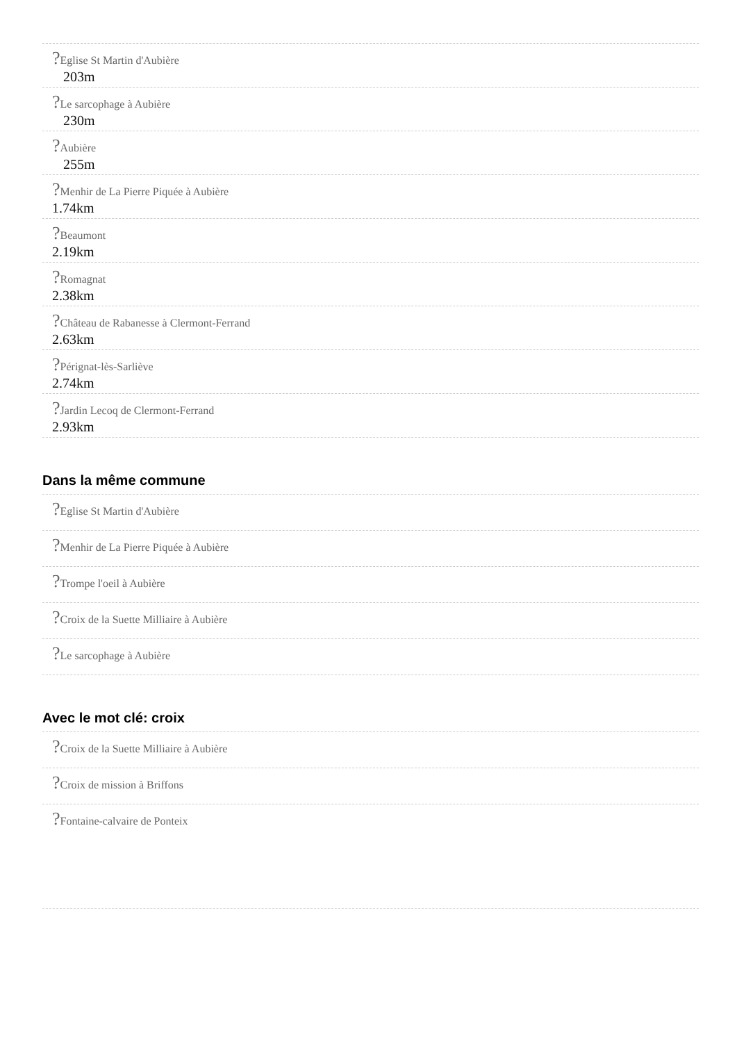?Eglise St Martin d'Aubière
203m
?Le sarcophage à Aubière
230m
?Aubière
255m
?Menhir de La Pierre Piquée à Aubière
1.74km
?Beaumont
2.19km
?Romagnat
2.38km
?Château de Rabanesse à Clermont-Ferrand
2.63km
?Pérignat-lès-Sarliève
2.74km
?Jardin Lecoq de Clermont-Ferrand
2.93km
Dans la même commune
?Eglise St Martin d'Aubière
?Menhir de La Pierre Piquée à Aubière
?Trompe l'oeil à Aubière
?Croix de la Suette Milliaire à Aubière
?Le sarcophage à Aubière
Avec le mot clé: croix
?Croix de la Suette Milliaire à Aubière
?Croix de mission à Briffons
?Fontaine-calvaire de Ponteix